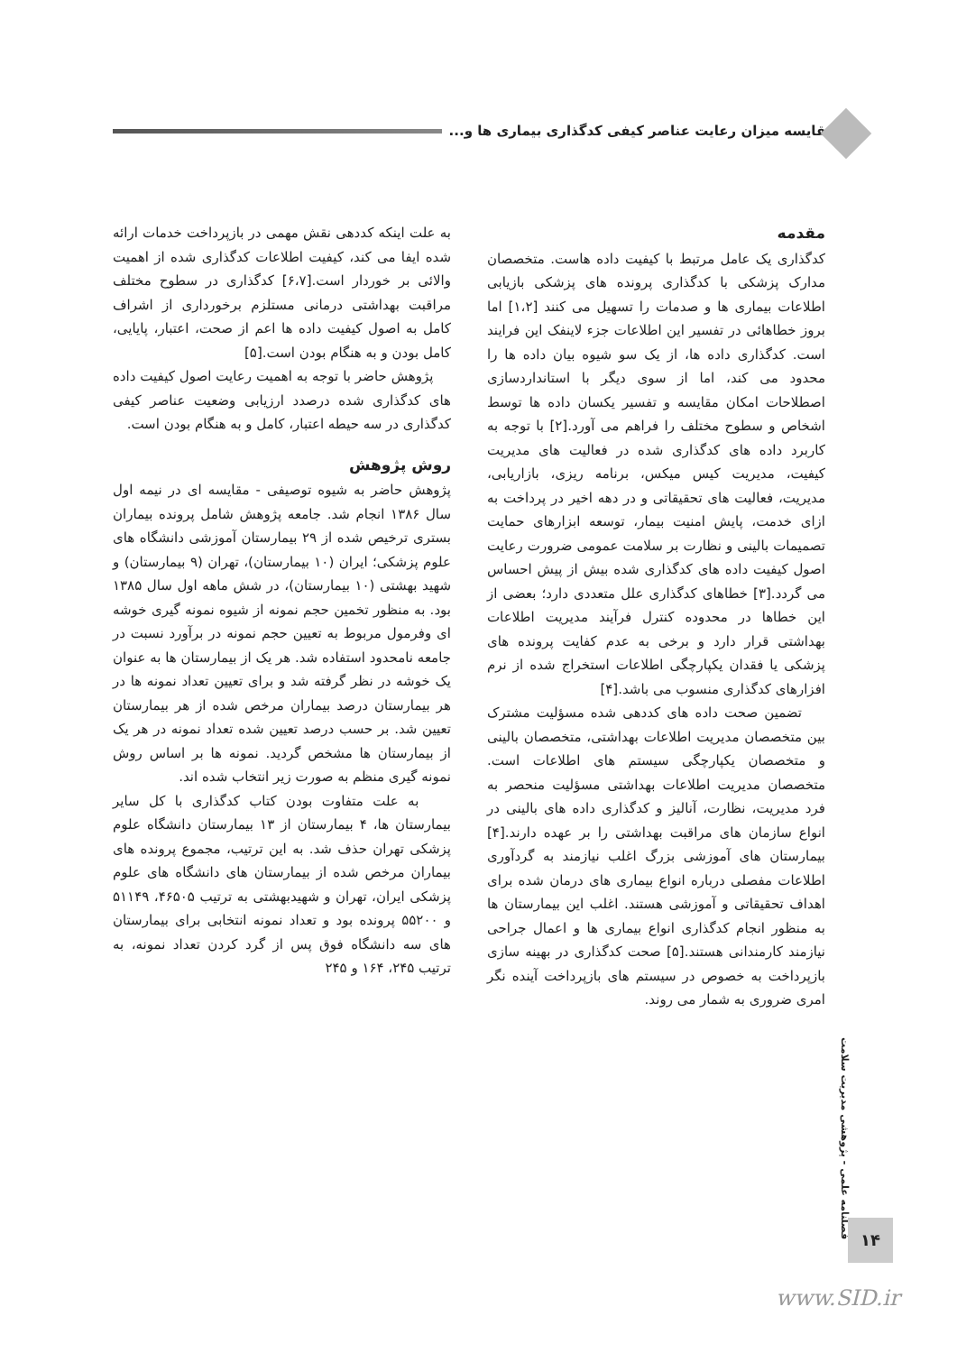مقایسه میزان رعایت عناصر کیفی کدگذاری بیماری ها و...
مقدمه
کدگذاری یک عامل مرتبط با کیفیت داده هاست. متخصصان مدارک پزشکی با کدگذاری پرونده های پزشکی بازیابی اطلاعات بیماری ها و صدمات را تسهیل می کنند [۱،۲] اما بروز خطاهائی در تفسیر این اطلاعات جزء لاینفک این فرایند است. کدگذاری داده ها، از یک سو شیوه بیان داده ها را محدود می کند، اما از سوی دیگر با استانداردسازی اصطلاحات امکان مقایسه و تفسیر یکسان داده ها توسط اشخاص و سطوح مختلف را فراهم می آورد.[۲] با توجه به کاربرد داده های کدگذاری شده در فعالیت های مدیریت کیفیت، مدیریت کیس میکس، برنامه ریزی، بازاریابی، مدیریت، فعالیت های تحقیقاتی و در دهه اخیر در پرداخت به ازای خدمت، پایش امنیت بیمار، توسعه ابزارهای حمایت تصمیمات بالینی و نظارت بر سلامت عمومی ضرورت رعایت اصول کیفیت داده های کدگذاری شده بیش از پیش احساس می گردد.[۳] خطاهای کدگذاری علل متعددی دارد؛ بعضی از این خطاها در محدوده کنترل فرآیند مدیریت اطلاعات بهداشتی قرار دارد و برخی به عدم کفایت پرونده های پزشکی یا فقدان یکپارچگی اطلاعات استخراج شده از نرم افزارهای کدگذاری منسوب می باشد.[۴]
تضمین صحت داده های کددهی شده مسؤلیت مشترک بین متخصصان مدیریت اطلاعات بهداشتی، متخصصان بالینی و متخصصان یکپارچگی سیستم های اطلاعات است. متخصصان مدیریت اطلاعات بهداشتی مسؤلیت منحصر به فرد مدیریت، نظارت، آنالیز و کدگذاری داده های بالینی در انواع سازمان های مراقبت بهداشتی را بر عهده دارند.[۴] بیمارستان های آموزشی بزرگ اغلب نیازمند به گردآوری اطلاعات مفصلی درباره انواع بیماری های درمان شده برای اهداف تحقیقاتی و آموزشی هستند. اغلب این بیمارستان ها به منظور انجام کدگذاری انواع بیماری ها و اعمال جراحی نیازمند کارمندانی هستند.[۵] صحت کدگذاری در بهینه سازی بازپرداخت به خصوص در سیستم های بازپرداخت آینده نگر امری ضروری به شمار می روند.
به علت اینکه کددهی نقش مهمی در بازپرداخت خدمات ارائه شده ایفا می کند، کیفیت اطلاعات کدگذاری شده از اهمیت والائی بر خوردار است.[۶،۷] کدگذاری در سطوح مختلف مراقبت بهداشتی درمانی مستلزم برخورداری از اشراف کامل به اصول کیفیت داده ها اعم از صحت، اعتبار، پایایی، کامل بودن و به هنگام بودن است.[۵]
پژوهش حاضر با توجه به اهمیت رعایت اصول کیفیت داده های کدگذاری شده درصدد ارزیابی وضعیت عناصر کیفی کدگذاری در سه حیطه اعتبار، کامل و به هنگام بودن است.
روش پژوهش
پژوهش حاضر به شیوه توصیفی - مقایسه ای در نیمه اول سال ۱۳۸۶ انجام شد. جامعه پژوهش شامل پرونده بیماران بستری ترخیص شده از ۲۹ بیمارستان آموزشی دانشگاه های علوم پزشکی؛ ایران (۱۰ بیمارستان)، تهران (۹ بیمارستان) و شهید بهشتی (۱۰ بیمارستان)، در شش ماهه اول سال ۱۳۸۵ بود. به منظور تخمین حجم نمونه از شیوه نمونه گیری خوشه ای وفرمول مربوط به تعیین حجم نمونه در برآورد نسبت در جامعه نامحدود استفاده شد. هر یک از بیمارستان ها به عنوان یک خوشه در نظر گرفته شد و برای تعیین تعداد نمونه ها در هر بیمارستان درصد بیماران مرخص شده از هر بیمارستان تعیین شد. بر حسب درصد تعیین شده تعداد نمونه در هر یک از بیمارستان ها مشخص گردید. نمونه ها بر اساس روش نمونه گیری منظم به صورت زیر انتخاب شده اند.
به علت متفاوت بودن کتاب کدگذاری با کل سایر بیمارستان ها، ۴ بیمارستان از ۱۳ بیمارستان دانشگاه علوم پزشکی تهران حذف شد. به این ترتیب، مجموع پرونده های بیماران مرخص شده از بیمارستان های دانشگاه های علوم پزشکی ایران، تهران و شهیدبهشتی به ترتیب ۴۶۵۰۵، ۵۱۱۴۹ و ۵۵۲۰۰ پرونده بود و تعداد نمونه انتخابی برای بیمارستان های سه دانشگاه فوق پس از گرد کردن تعداد نمونه، به ترتیب ۲۴۵، ۱۶۴ و ۲۴۵
فصلنامه علمی - پژوهشی مدیریت سلامت
۱۴
www.SID.ir